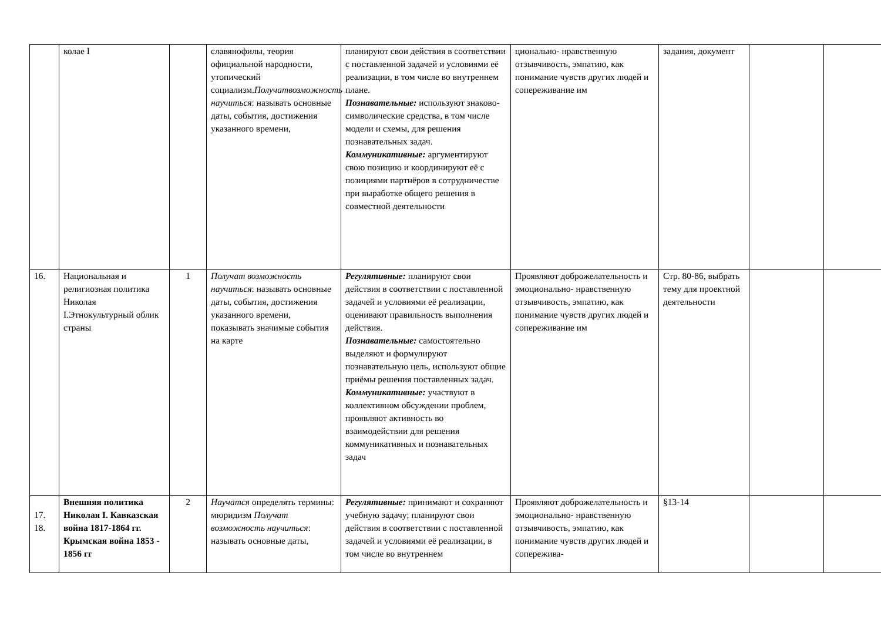| | колае I | | славянофилы, теория официальной народности, утопический социализм. Получатвозможность научиться : называть основные даты, события, достижения указанного времени, | планируют свои действия в со­ответствии с поставленной за­дачей и условиями её реализа­ции, в том числе во внутреннем плане. Познавательные: используют знаково-символические средст­ва, в том числе модели и схемы, для решения познавательных задач. Коммуникативные: аргумен­тируют свою позицию и коор­динируют её с позициями парт­нёров в сотрудничестве при выработке общего решения в совместной деятельности | ционально- нравственную отзывчивость, эмпатию, как понимание чувств дру­гих людей и сопережива­ние им | задания, документ | | |
| 16. | Национальная и религиозная поли­тика Николая I.Этнокультурный облик страны | 1 | Получат возможность научиться : называть основные даты, события, достижения указанного времени, показывать значимые события на карте | Регулятивные: планируют свои действия в соответствии с поставленной задачей и усло­виями её реализации, оценива­ют правильность выполнения действия. Познавательные: самостоя­тельно выделяют и формули­руют познавательную цель, ис­пользуют общие приёмы реше­ния поставленных задач. Коммуникативные: участвуют в коллективном обсуждении проблем, проявляют активность во взаимодействии для решения коммуникативных и познавательных задач | Проявляют доб­рожелательность и эмо­ционально- нравственную отзывчивость, эмпатию, как понимание чувств дру­гих людей и сопережива­ние им | Стр. 80-86, выбрать тему для проектной деятельности | | |
| 17. 18. | Внешняя полити­ка Николая I. Кавказская война 1817-1864 гг. Крымская война 1853 - 1856 гг | 2 | Научатся определять термины: мюридизм Получат возможность научиться : называть основные даты, | Регулятивные: принимают и сохраняют учебную задачу; планируют свои действия в со­ответствии с поставленной за­дачей и условиями её реализа­ции, в том числе во внутреннем | Проявляют доб­рожелательность и эмо­ционально- нравственную отзывчивость, эмпатию, как понимание чувств дру­гих людей и сопережива- | §13-14 | | |